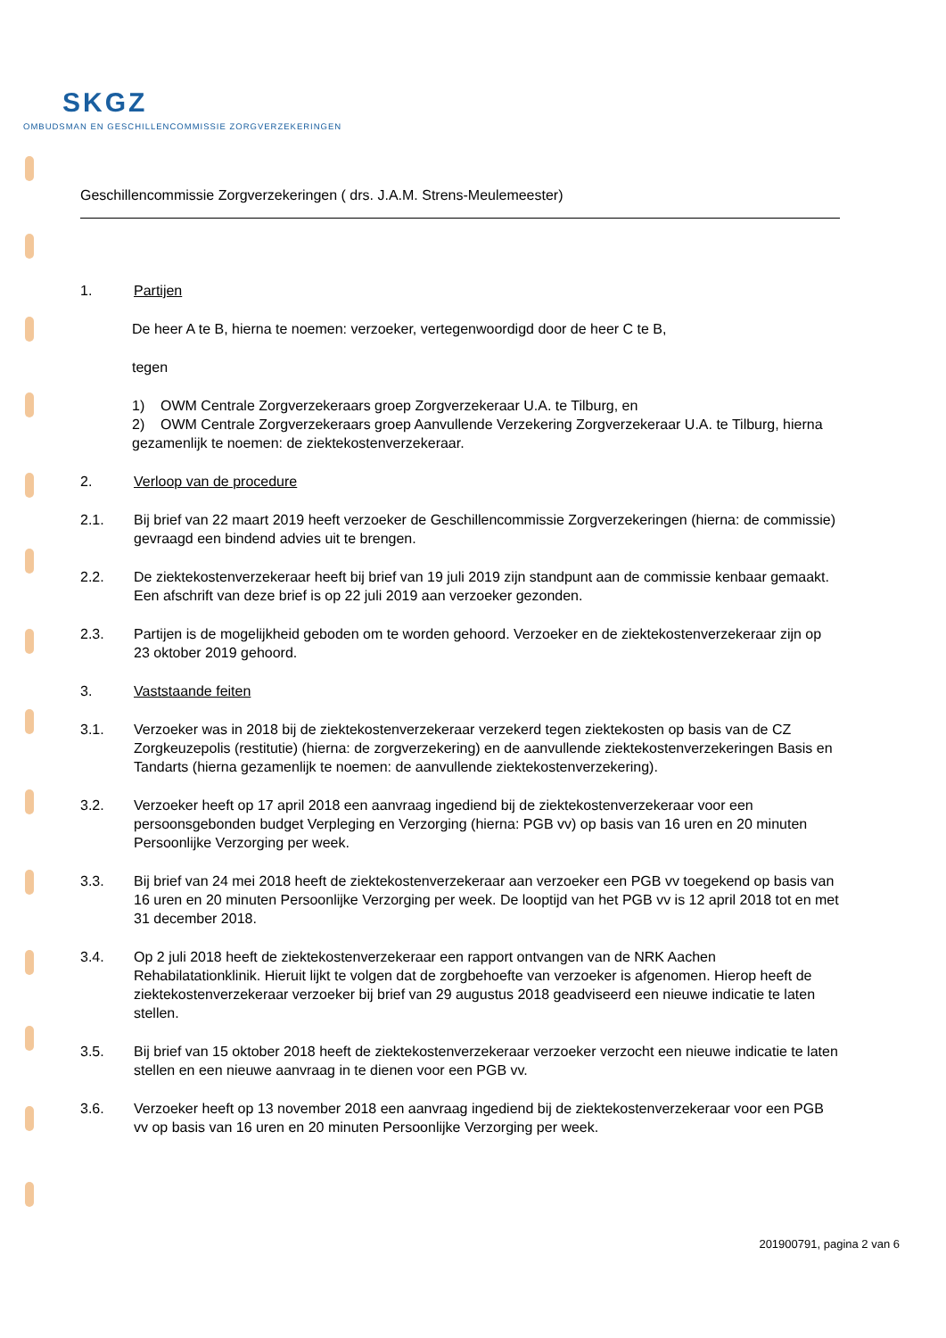SKGZ
OMBUDSMAN EN GESCHILLENCOMMISSIE ZORGVERZEKERINGEN
Geschillencommissie Zorgverzekeringen ( drs. J.A.M. Strens-Meulemeester)
1. Partijen
De heer A te B, hierna te noemen: verzoeker, vertegenwoordigd door de heer C te B,
tegen
1) OWM Centrale Zorgverzekeraars groep Zorgverzekeraar U.A. te Tilburg, en
2) OWM Centrale Zorgverzekeraars groep Aanvullende Verzekering Zorgverzekeraar U.A. te Tilburg, hierna gezamenlijk te noemen: de ziektekostenverzekeraar.
2. Verloop van de procedure
2.1. Bij brief van 22 maart 2019 heeft verzoeker de Geschillencommissie Zorgverzekeringen (hierna: de commissie) gevraagd een bindend advies uit te brengen.
2.2. De ziektekostenverzekeraar heeft bij brief van 19 juli 2019 zijn standpunt aan de commissie kenbaar gemaakt. Een afschrift van deze brief is op 22 juli 2019 aan verzoeker gezonden.
2.3. Partijen is de mogelijkheid geboden om te worden gehoord. Verzoeker en de ziektekostenverzekeraar zijn op 23 oktober 2019 gehoord.
3. Vaststaande feiten
3.1. Verzoeker was in 2018 bij de ziektekostenverzekeraar verzekerd tegen ziektekosten op basis van de CZ Zorgkeuzepolis (restitutie) (hierna: de zorgverzekering) en de aanvullende ziektekostenverzekeringen Basis en Tandarts (hierna gezamenlijk te noemen: de aanvullende ziektekostenverzekering).
3.2. Verzoeker heeft op 17 april 2018 een aanvraag ingediend bij de ziektekostenverzekeraar voor een persoonsgebonden budget Verpleging en Verzorging (hierna: PGB vv) op basis van 16 uren en 20 minuten Persoonlijke Verzorging per week.
3.3. Bij brief van 24 mei 2018 heeft de ziektekostenverzekeraar aan verzoeker een PGB vv toegekend op basis van 16 uren en 20 minuten Persoonlijke Verzorging per week. De looptijd van het PGB vv is 12 april 2018 tot en met 31 december 2018.
3.4. Op 2 juli 2018 heeft de ziektekostenverzekeraar een rapport ontvangen van de NRK Aachen Rehabilatationklinik. Hieruit lijkt te volgen dat de zorgbehoefte van verzoeker is afgenomen. Hierop heeft de ziektekostenverzekeraar verzoeker bij brief van 29 augustus 2018 geadviseerd een nieuwe indicatie te laten stellen.
3.5. Bij brief van 15 oktober 2018 heeft de ziektekostenverzekeraar verzoeker verzocht een nieuwe indicatie te laten stellen en een nieuwe aanvraag in te dienen voor een PGB vv.
3.6. Verzoeker heeft op 13 november 2018 een aanvraag ingediend bij de ziektekostenverzekeraar voor een PGB vv op basis van 16 uren en 20 minuten Persoonlijke Verzorging per week.
201900791, pagina 2 van 6